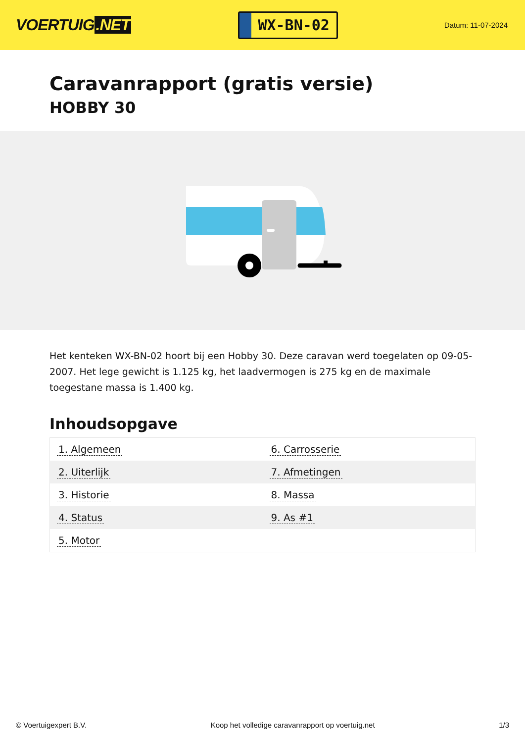VOERTUIG.NET
WX-BN-02
Datum: 11-07-2024
Caravanrapport (gratis versie)
HOBBY 30
Het kenteken WX-BN-02 hoort bij een Hobby 30. Deze caravan werd toegelaten op 09-05-2007. Het lege gewicht is 1.125 kg, het laadvermogen is 275 kg en de maximale toegestane massa is 1.400 kg.
Inhoudsopgave
| 1. Algemeen | 6. Carrosserie |
| 2. Uiterlijk | 7. Afmetingen |
| 3. Historie | 8. Massa |
| 4. Status | 9. As #1 |
| 5. Motor | |
© Voertuigexpert B.V. Koop het volledige caravanrapport op voertuig.net 1/3